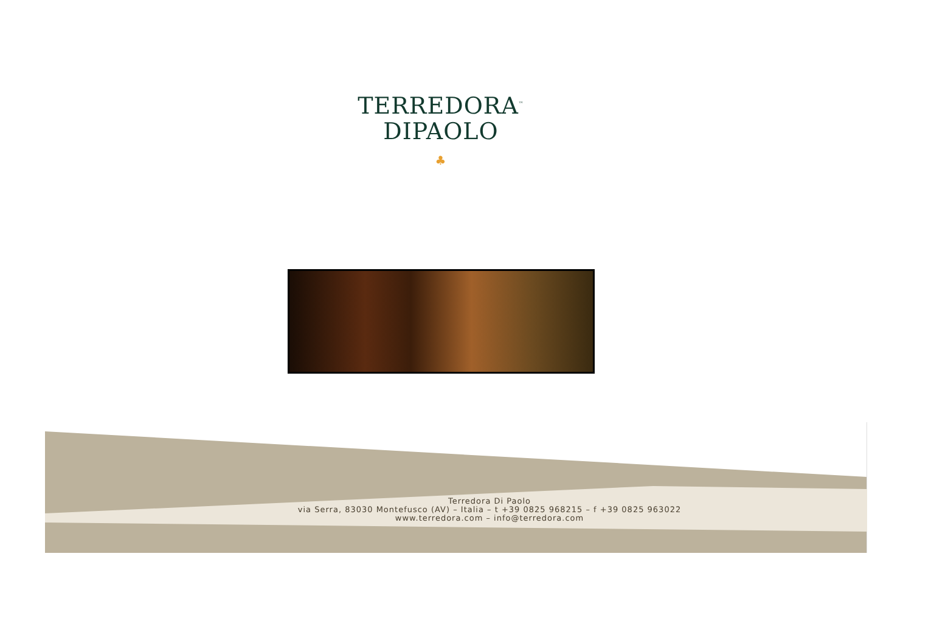TERREDORA<sup>™</sup>
DIPAOLO
♣
Terredora Di Paolo
via Serra, 83030 Montefusco (AV) – Italia – t +39 0825 968215 – f +39 0825 963022
www.terredora.com – info@terredora.com